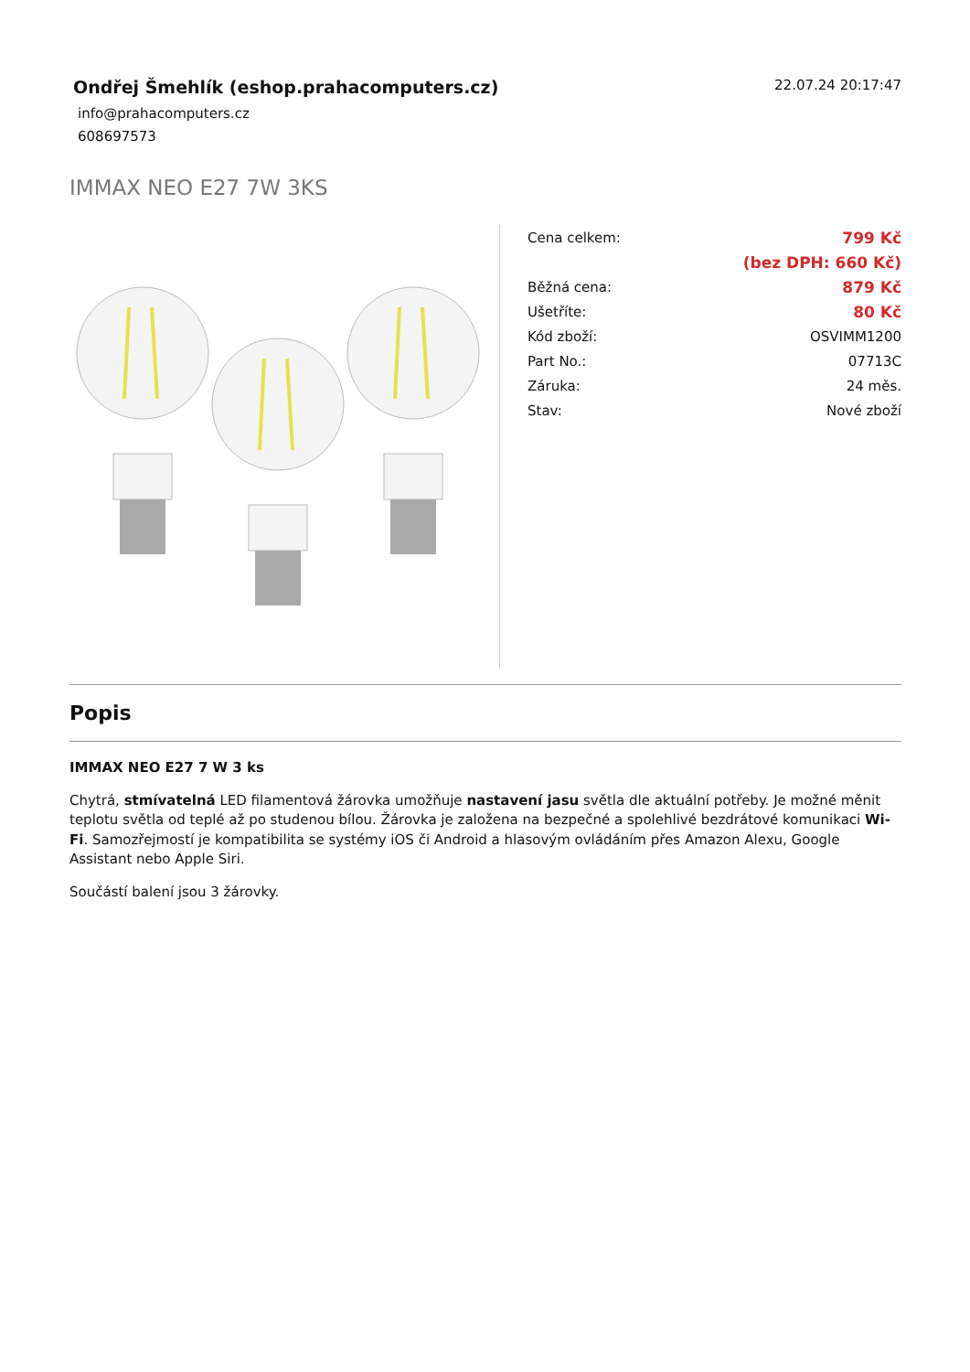Ondřej Šmehlík (eshop.prahacomputers.cz)
info@prahacomputers.cz
608697573
22.07.24 20:17:47
IMMAX NEO E27 7W 3KS
| Cena celkem: | 799 Kč |
| | (bez DPH: 660 Kč) |
| Běžná cena: | 879 Kč |
| Ušetříte: | 80 Kč |
| Kód zboží: | OSVIMM1200 |
| Part No.: | 07713C |
| Záruka: | 24 měs. |
| Stav: | Nové zboží |
Popis
IMMAX NEO E27 7 W 3 ks
Chytrá, stmívatelná LED filamentová žárovka umožňuje nastavení jasu světla dle aktuální potřeby. Je možné měnit teplotu světla od teplé až po studenou bílou. Žárovka je založena na bezpečné a spolehlivé bezdrátové komunikaci Wi-Fi. Samozřejmostí je kompatibilita se systémy iOS či Android a hlasovým ovládáním přes Amazon Alexu, Google Assistant nebo Apple Siri.
Součástí balení jsou 3 žárovky.